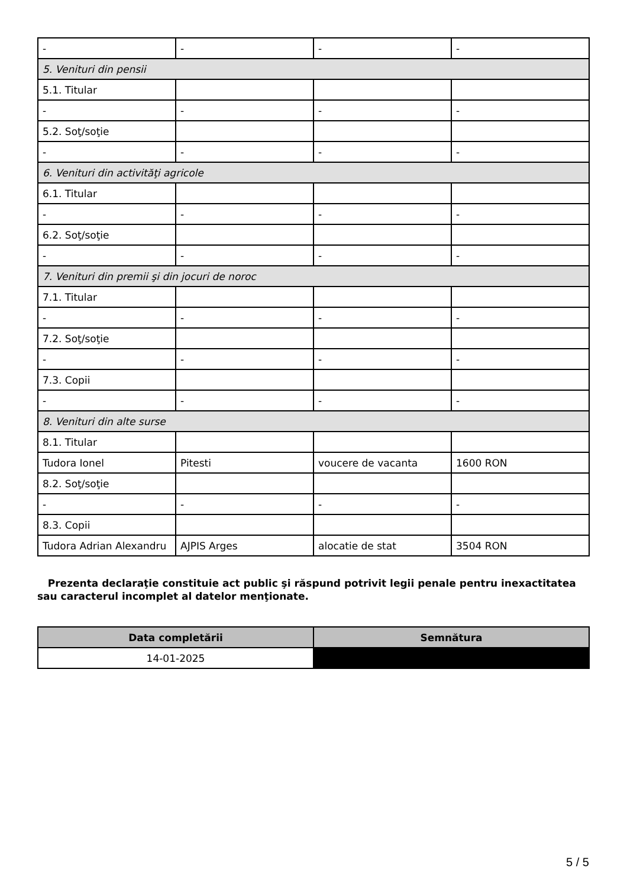| - | - | - | - |
| 5. Venituri din pensii | | | |
| 5.1. Titular | | | |
| - | - | - | - |
| 5.2. Soţ/soţie | | | |
| - | - | - | - |
| 6. Venituri din activităţi agricole | | | |
| 6.1. Titular | | | |
| - | - | - | - |
| 6.2. Soţ/soţie | | | |
| - | - | - | - |
| 7. Venituri din premii şi din jocuri de noroc | | | |
| 7.1. Titular | | | |
| - | - | - | - |
| 7.2. Soţ/soţie | | | |
| - | - | - | - |
| 7.3. Copii | | | |
| - | - | - | - |
| 8. Venituri din alte surse | | | |
| 8.1. Titular | | | |
| Tudora Ionel | Pitesti | voucere de vacanta | 1600 RON |
| 8.2. Soţ/soţie | | | |
| - | - | - | - |
| 8.3. Copii | | | |
| Tudora Adrian Alexandru | AJPIS Arges | alocatie de stat | 3504 RON |
Prezenta declaraţie constituie act public şi răspund potrivit legii penale pentru inexactitatea sau caracterul incomplet al datelor menţionate.
| Data completării | Semnătura |
| --- | --- |
| 14-01-2025 | |
5 / 5